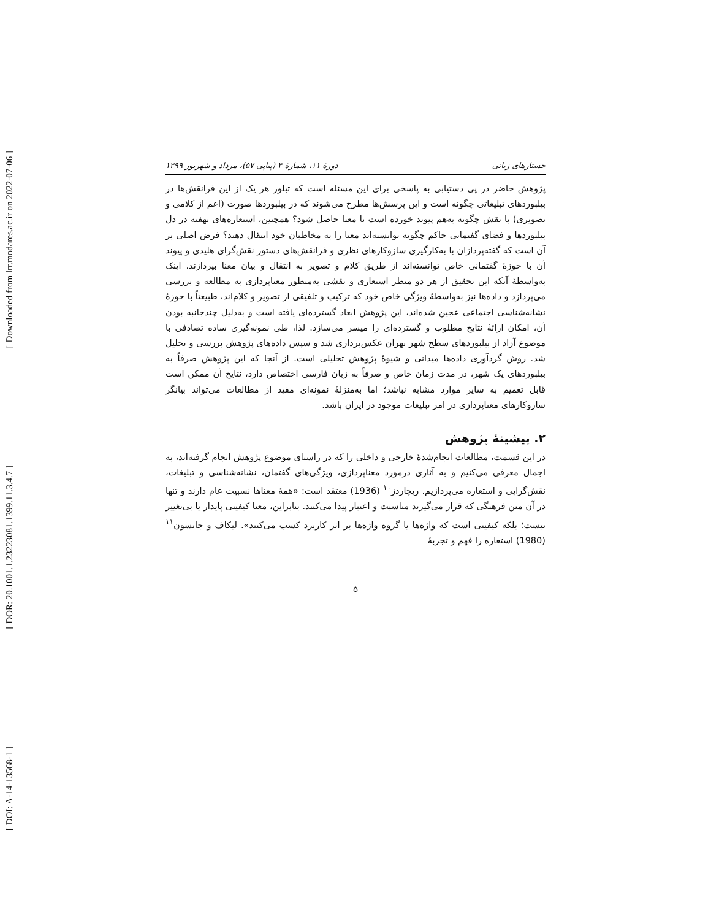[ Downloaded from lrr.modares.ac.ir on 2022-07-06 ]
[ DOR: 20.1001.1.23223081.1399.11.3.4.7 ]
[ DOI: A-14-13568-1 ]
جستارهای زبانی دورهٔ ۱۱، شمارهٔ ۳ (پیاپی ۵۷)، مرداد و شهریور ۱۳۹۹
پژوهش حاضر در پی دستیابی به پاسخی برای این مسئله است که تبلور هر یک از این فرانقش‌ها در بیلبوردهای تبلیغاتی چگونه است و این پرسش‌ها مطرح می‌شوند که در بیلبوردها صورت (اعم از کلامی و تصویری) با نقش چگونه به‌هم پیوند خورده است تا معنا حاصل شود؟ همچنین، استعاره‌های نهفته در دل بیلبوردها و فضای گفتمانی حاکم چگونه توانسته‌اند معنا را به مخاطبان خود انتقال دهند؟ فرض اصلی بر آن است که گفته‌پردازان با به‌کارگیری سازوکارهای نظری و فرانقش‌های دستور نقش‌گرای هلیدی و پیوند آن با حوزهٔ گفتمانی خاص توانسته‌اند از طریق کلام و تصویر به انتقال و بیان معنا بپردازند. اینک به‌واسطهٔ آنکه این تحقیق از هر دو منظر استعاری و نقشی به‌منظور معناپردازی به مطالعه و بررسی می‌پردازد و داده‌ها نیز به‌واسطهٔ ویژگی خاص خود که ترکیب و تلفیقی از تصویر و کلام‌اند، طبیعتاً با حوزهٔ نشانه‌شناسی اجتماعی عجین شده‌اند، این پژوهش ابعاد گسترده‌ای یافته است و به‌دلیل چندجانبه بودن آن، امکان ارائهٔ نتایج مطلوب و گسترده‌ای را میسر می‌سازد. لذا، طی نمونه‌گیری ساده تصادفی با موضوع آزاد از بیلبوردهای سطح شهر تهران عکس‌برداری شد و سپس داده‌های پژوهش بررسی و تحلیل شد. روش گردآوری داده‌ها میدانی و شیوهٔ پژوهش تحلیلی است. از آنجا که این پژوهش صرفاً به بیلبوردهای یک شهر، در مدت زمان خاص و صرفاً به زبان فارسی اختصاص دارد، نتایج آن ممکن است قابل تعمیم به سایر موارد مشابه نباشد؛ اما به‌منزلهٔ نمونه‌ای مفید از مطالعات می‌تواند بیانگر سازوکارهای معناپردازی در امر تبلیغات موجود در ایران باشد.
۲. پیشینهٔ پژوهش
در این قسمت، مطالعات انجام‌شدهٔ خارجی و داخلی را که در راستای موضوع پژوهش انجام گرفته‌اند، به اجمال معرفی می‌کنیم و به آثاری درمورد معناپردازی، ویژگی‌های گفتمان، نشانه‌شناسی و تبلیغات، نقش‌گرایی و استعاره می‌پردازیم. ریچاردز<sup>۱۰</sup> (1936) معتقد است: «همهٔ معناها نسبیت عام دارند و تنها در آن متن فرهنگی که قرار می‌گیرند مناسبت و اعتبار پیدا می‌کنند. بنابراین، معنا کیفیتی پایدار یا بی‌تغییر نیست؛ بلکه کیفیتی است که واژه‌ها یا گروه واژه‌ها بر اثر کاربرد کسب می‌کنند». لیکاف و جانسون<sup>۱۱</sup> (1980) استعاره را فهم و تجربهٔ
۵